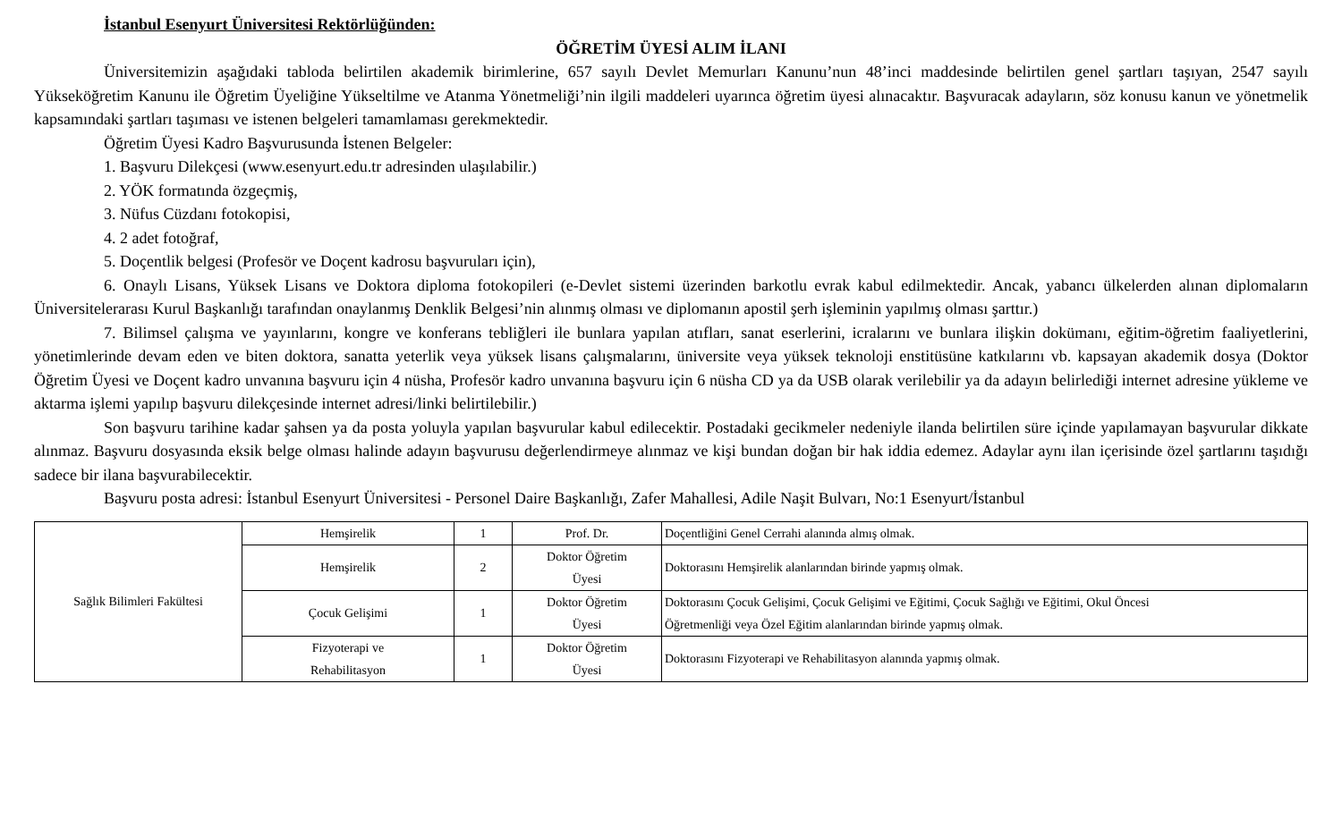İstanbul Esenyurt Üniversitesi Rektörlüğünden:
ÖĞRETİM ÜYESİ ALIM İLANI
Üniversitemizin aşağıdaki tabloda belirtilen akademik birimlerine, 657 sayılı Devlet Memurları Kanunu’nun 48’inci maddesinde belirtilen genel şartları taşıyan, 2547 sayılı Yükseköğretim Kanunu ile Öğretim Üyeliğine Yükseltilme ve Atanma Yönetmeliği’nin ilgili maddeleri uyarınca öğretim üyesi alınacaktır. Başvuracak adayların, söz konusu kanun ve yönetmelik kapsamındaki şartları taşıması ve istenen belgeleri tamamlaması gerekmektedir.
Öğretim Üyesi Kadro Başvurusunda İstenen Belgeler:
1. Başvuru Dilekçesi (www.esenyurt.edu.tr adresinden ulaşılabilir.)
2. YÖK formatında özgeçmiş,
3. Nüfus Cüzdanı fotokopisi,
4. 2 adet fotoğraf,
5. Doçentlik belgesi (Profesör ve Doçent kadrosu başvuruları için),
6. Onaylı Lisans, Yüksek Lisans ve Doktora diploma fotokopileri (e-Devlet sistemi üzerinden barkotlu evrak kabul edilmektedir. Ancak, yabancı ülkelerden alınan diplomaların Üniversitelerarası Kurul Başkanlığı tarafından onaylanmış Denklik Belgesi’nin alınmış olması ve diplomanın apostil şerh işleminin yapılmış olması şarttır.)
7. Bilimsel çalışma ve yayınlarını, kongre ve konferans tebliğleri ile bunlara yapılan atıfları, sanat eserlerini, icralarını ve bunlara ilişkin dokümanı, eğitim-öğretim faaliyetlerini, yönetimlerinde devam eden ve biten doktora, sanatta yeterlik veya yüksek lisans çalışmalarını, üniversite veya yüksek teknoloji enstitüsüne katkılarını vb. kapsayan akademik dosya (Doktor Öğretim Üyesi ve Doçent kadro unvanına başvuru için 4 nüsha, Profesör kadro unvanına başvuru için 6 nüsha CD ya da USB olarak verilebilir ya da adayın belirlediği internet adresine yükleme ve aktarma işlemi yapılıp başvuru dilekçesinde internet adresi/linki belirtilebilir.)
Son başvuru tarihine kadar şahsen ya da posta yoluyla yapılan başvurular kabul edilecektir. Postadaki gecikmeler nedeniyle ilanda belirtilen süre içinde yapılamayan başvurular dikkate alınmaz. Başvuru dosyasında eksik belge olması halinde adayın başvurusu değerlendirmeye alınmaz ve kişi bundan doğan bir hak iddia edemez. Adaylar aynı ilan içerisinde özel şartlarını taşıdığı sadece bir ilana başvurabilecektir.
Başvuru posta adresi: İstanbul Esenyurt Üniversitesi - Personel Daire Başkanlığı, Zafer Mahallesi, Adile Naşit Bulvarı, No:1 Esenyurt/İstanbul
| Sağlık Bilimleri Fakültesi | Hemşirelik | 1 | Prof. Dr. | Doçentliğini Genel Cerrahi alanında almış olmak. |
| | Hemşirelik | 2 | Doktor Öğretim Üyesi | Doktorasını Hemşirelik alanlarından birinde yapmış olmak. |
| | Çocuk Gelişimi | 1 | Doktor Öğretim Üyesi | Doktorasını Çocuk Gelişimi, Çocuk Gelişimi ve Eğitimi, Çocuk Sağlığı ve Eğitimi, Okul Öncesi Öğretmenliği veya Özel Eğitim alanlarından birinde yapmış olmak. |
| | Fizyoterapi ve Rehabilitasyon | 1 | Doktor Öğretim Üyesi | Doktorasını Fizyoterapi ve Rehabilitasyon alanında yapmış olmak. |